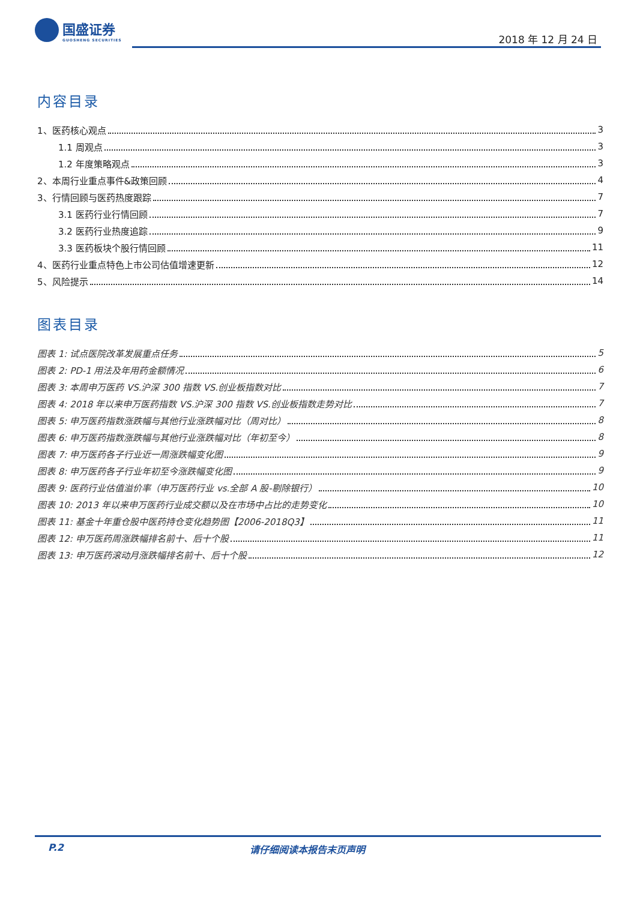国盛证券
GUOSHENG SECURITIES
2018 年 12 月 24 日
内容目录
1、医药核心观点 3
1.1 周观点 3
1.2 年度策略观点 3
2、本周行业重点事件&政策回顾 4
3、行情回顾与医药热度跟踪 7
3.1 医药行业行情回顾 7
3.2 医药行业热度追踪 9
3.3 医药板块个股行情回顾 11
4、医药行业重点特色上市公司估值增速更新 12
5、风险提示 14
图表目录
图表 1: 试点医院改革发展重点任务 5
图表 2: PD-1 用法及年用药金额情况 6
图表 3: 本周申万医药 VS.沪深 300 指数 VS.创业板指数对比 7
图表 4: 2018 年以来申万医药指数 VS.沪深 300 指数 VS.创业板指数走势对比 7
图表 5: 申万医药指数涨跌幅与其他行业涨跌幅对比（周对比） 8
图表 6: 申万医药指数涨跌幅与其他行业涨跌幅对比（年初至今） 8
图表 7: 申万医药各子行业近一周涨跌幅变化图 9
图表 8: 申万医药各子行业年初至今涨跌幅变化图 9
图表 9: 医药行业估值溢价率（申万医药行业 vs.全部 A 股-剔除银行） 10
图表 10: 2013 年以来申万医药行业成交额以及在市场中占比的走势变化 10
图表 11: 基金十年重仓股中医药持仓变化趋势图【2006-2018Q3】 11
图表 12: 申万医药周涨跌幅排名前十、后十个股 11
图表 13: 申万医药滚动月涨跌幅排名前十、后十个股 12
P.2 请仔细阅读本报告末页声明